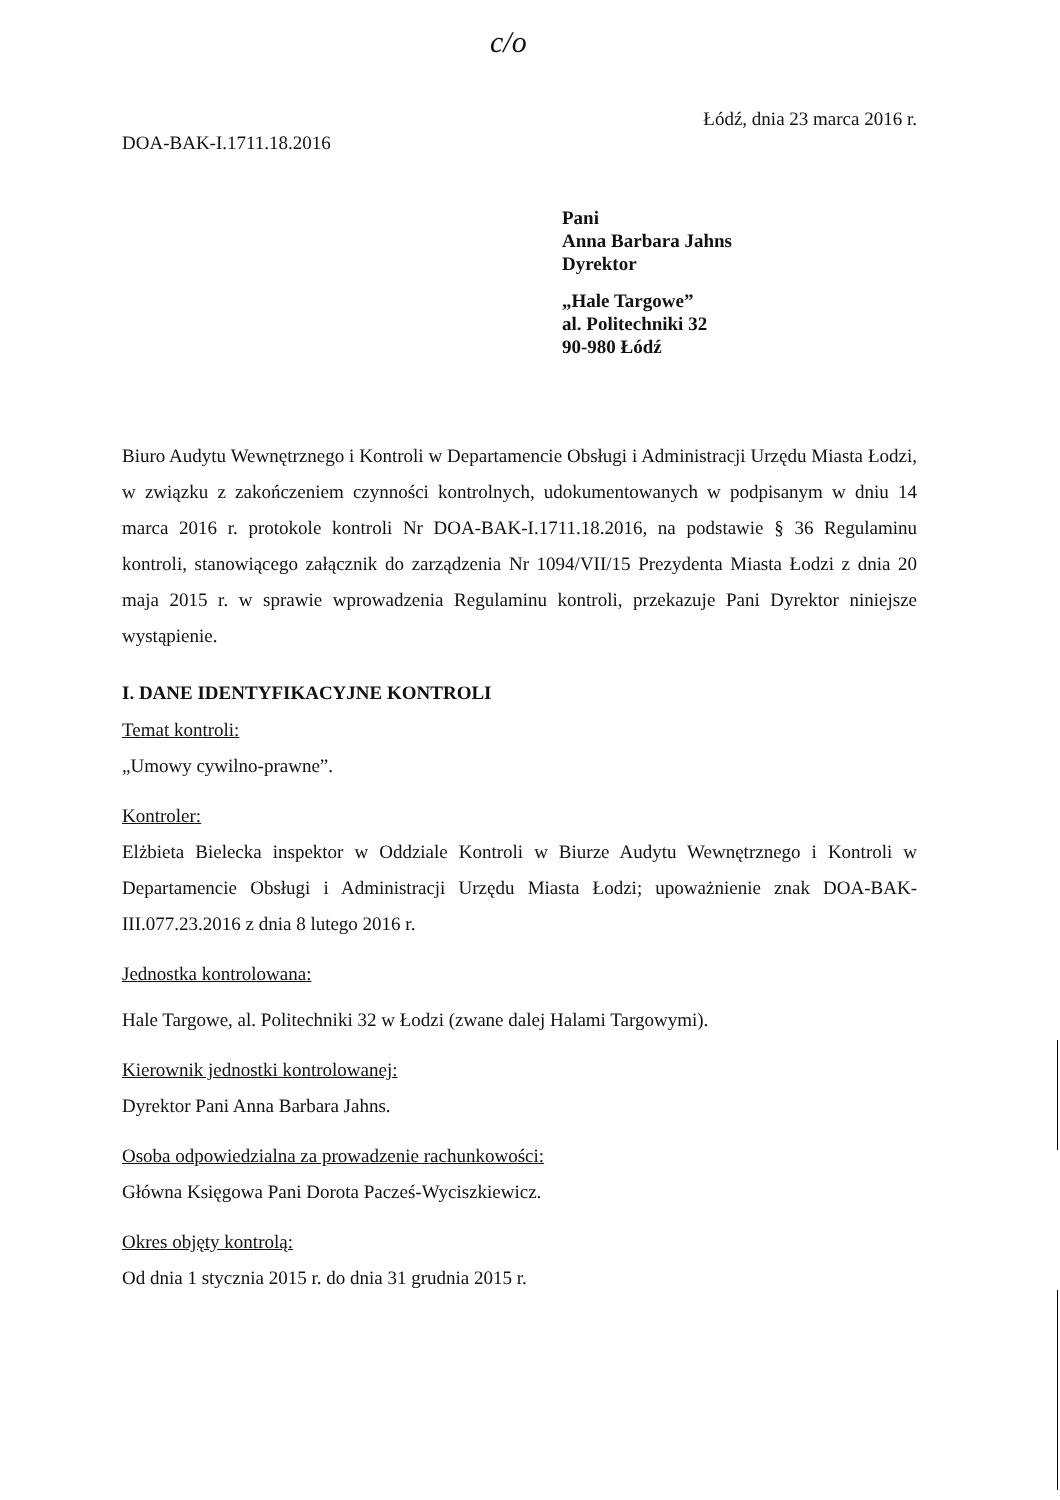c/o
Łódź, dnia 23 marca 2016 r.
DOA-BAK-I.1711.18.2016
Pani
Anna Barbara Jahns
Dyrektor
„Hale Targowe”
al. Politechniki 32
90-980 Łódź
Biuro Audytu Wewnętrznego i Kontroli w Departamencie Obsługi i Administracji Urzędu Miasta Łodzi, w związku z zakończeniem czynności kontrolnych, udokumentowanych w podpisanym w dniu 14 marca 2016 r. protokole kontroli Nr DOA-BAK-I.1711.18.2016, na podstawie § 36 Regulaminu kontroli, stanowiącego załącznik do zarządzenia Nr 1094/VII/15 Prezydenta Miasta Łodzi z dnia 20 maja 2015 r. w sprawie wprowadzenia Regulaminu kontroli, przekazuje Pani Dyrektor niniejsze wystąpienie.
I. DANE IDENTYFIKACYJNE KONTROLI
Temat kontroli:
„Umowy cywilno-prawne”.
Kontroler:
Elżbieta Bielecka inspektor w Oddziale Kontroli w Biurze Audytu Wewnętrznego i Kontroli w Departamencie Obsługi i Administracji Urzędu Miasta Łodzi; upoważnienie znak DOA-BAK-III.077.23.2016 z dnia 8 lutego 2016 r.
Jednostka kontrolowana:
Hale Targowe, al. Politechniki 32 w Łodzi (zwane dalej Halami Targowymi).
Kierownik jednostki kontrolowanej:
Dyrektor Pani Anna Barbara Jahns.
Osoba odpowiedzialna za prowadzenie rachunkowości:
Główna Księgowa Pani Dorota Pacześ-Wyciszkiewicz.
Okres objęty kontrolą:
Od dnia 1 stycznia 2015 r. do dnia 31 grudnia 2015 r.